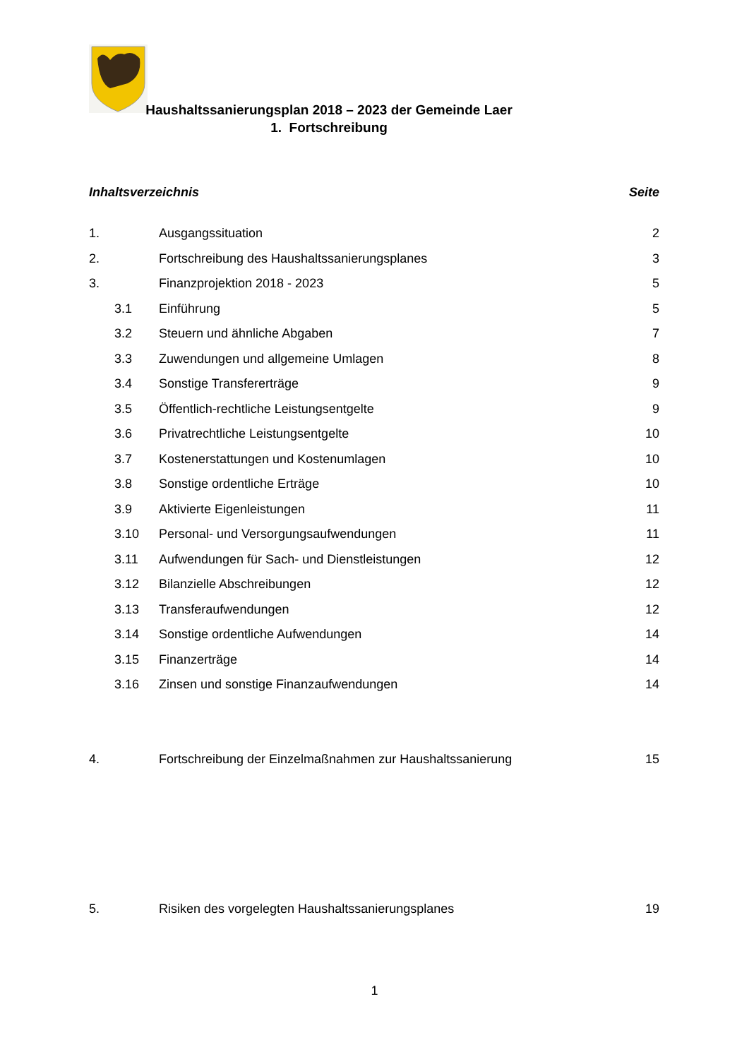Haushaltssanierungsplan 2018 – 2023 der Gemeinde Laer
1. Fortschreibung
Inhaltsverzeichnis Seite
1. Ausgangssituation 2
2. Fortschreibung des Haushaltssanierungsplanes 3
3. Finanzprojektion 2018 - 2023 5
3.1 Einführung 5
3.2 Steuern und ähnliche Abgaben 7
3.3 Zuwendungen und allgemeine Umlagen 8
3.4 Sonstige Transfererträge 9
3.5 Öffentlich-rechtliche Leistungsentgelte 9
3.6 Privatrechtliche Leistungsentgelte 10
3.7 Kostenerstattungen und Kostenumlagen 10
3.8 Sonstige ordentliche Erträge 10
3.9 Aktivierte Eigenleistungen 11
3.10 Personal- und Versorgungsaufwendungen 11
3.11 Aufwendungen für Sach- und Dienstleistungen 12
3.12 Bilanzielle Abschreibungen 12
3.13 Transferaufwendungen 12
3.14 Sonstige ordentliche Aufwendungen 14
3.15 Finanzerträge 14
3.16 Zinsen und sonstige Finanzaufwendungen 14
4. Fortschreibung der Einzelmaßnahmen zur Haushaltssanierung 15
5. Risiken des vorgelegten Haushaltssanierungsplanes 19
1